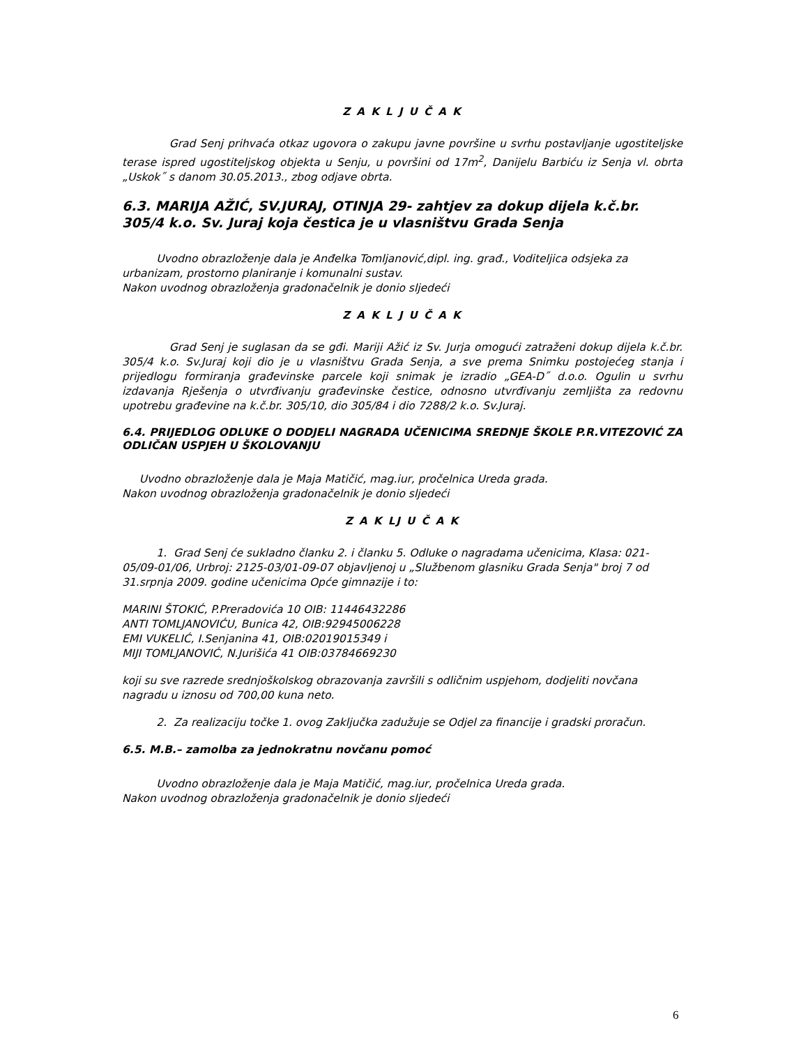Z A K L J U Č A K
Grad Senj prihvaća otkaz ugovora o zakupu javne površine u svrhu postavljanje ugostiteljske terase ispred ugostiteljskog objekta u Senju, u površini od 17m<sup>2</sup>, Danijelu Barbiću iz Senja vl. obrta „Uskok˝ s danom 30.05.2013., zbog odjave obrta.
6.3. MARIJA AŽIĆ, SV.JURAJ, OTINJA 29- zahtjev za dokup dijela k.č.br. 305/4 k.o. Sv. Juraj koja čestica je u vlasništvu Grada Senja
Uvodno obrazloženje dala je Anđelka Tomljanović,dipl. ing. građ., Voditeljica odsjeka za urbanizam, prostorno planiranje i komunalni sustav.
Nakon uvodnog obrazloženja gradonačelnik je donio sljedeći
Z A K L J U Č A K
Grad Senj je suglasan da se gđi. Mariji Ažić iz Sv. Jurja omogući zatraženi dokup dijela k.č.br. 305/4 k.o. Sv.Juraj koji dio je u vlasništvu Grada Senja, a sve prema Snimku postojećeg stanja i prijedlogu formiranja građevinske parcele koji snimak je izradio „GEA-D˝ d.o.o. Ogulin u svrhu izdavanja Rješenja o utvrđivanju građevinske čestice, odnosno utvrđivanju zemljišta za redovnu upotrebu građevine na k.č.br. 305/10, dio 305/84 i dio 7288/2 k.o. Sv.Juraj.
6.4. PRIJEDLOG ODLUKE O DODJELI NAGRADA UČENICIMA SREDNJE ŠKOLE P.R.VITEZOVIĆ ZA ODLIČAN USPJEH U ŠKOLOVANJU
Uvodno obrazloženje dala je Maja Matičić, mag.iur, pročelnica Ureda grada.
Nakon uvodnog obrazloženja gradonačelnik je donio sljedeći
Z A K LJ U Č A K
1. Grad Senj će sukladno članku 2. i članku 5. Odluke o nagradama učenicima, Klasa: 021-05/09-01/06, Urbroj: 2125-03/01-09-07 objavljenoj u „Službenom glasniku Grada Senja" broj 7 od 31.srpnja 2009. godine učenicima Opće gimnazije i to:
MARINI ŠTOKIĆ, P.Preradovića 10 OIB: 11446432286
ANTI TOMLJANOVIĆU, Bunica 42, OIB:92945006228
EMI VUKELIĆ, I.Senjanina 41, OIB:02019015349 i
MIJI TOMLJANOVIĆ, N.Jurišića 41 OIB:03784669230
koji su sve razrede srednjoškolskog obrazovanja završili s odličnim uspjehom, dodjeliti novčana nagradu u iznosu od 700,00 kuna neto.
2. Za realizaciju točke 1. ovog Zaključka zadužuje se Odjel za financije i gradski proračun.
6.5. M.B.– zamolba za jednokratnu novčanu pomoć
Uvodno obrazloženje dala je Maja Matičić, mag.iur, pročelnica Ureda grada.
Nakon uvodnog obrazloženja gradonačelnik je donio sljedeći
6